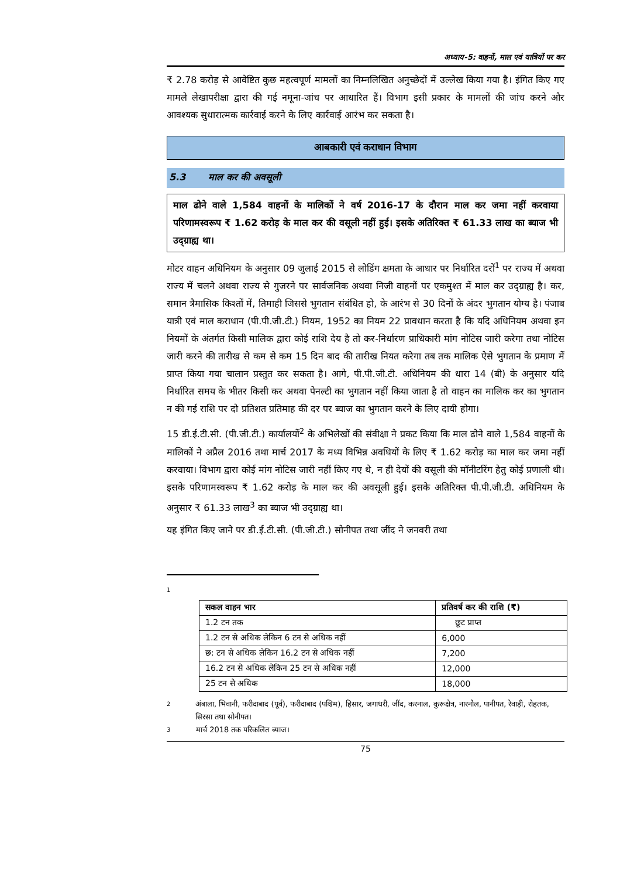अध्याय-5: वाहनों, माल एवं यात्रियों पर कर
₹ 2.78 करोड़ से आवेष्टित कुछ महत्वपूर्ण मामलों का निम्नलिखित अनुच्छेदों में उल्लेख किया गया है। इंगित किए गए मामले लेखापरीक्षा द्वारा की गई नमूना-जांच पर आधारित हैं। विभाग इसी प्रकार के मामलों की जांच करने और आवश्यक सुधारात्मक कार्रवाई करने के लिए कार्रवाई आरंभ कर सकता है।
आबकारी एवं कराधान विभाग
5.3 माल कर की अवसूली
माल ढोने वाले 1,584 वाहनों के मालिकों ने वर्ष 2016-17 के दौरान माल कर जमा नहीं करवाया परिणामस्वरूप ₹ 1.62 करोड़ के माल कर की वसूली नहीं हुई। इसके अतिरिक्त ₹ 61.33 लाख का ब्याज भी उद्ग्राह्य था।
मोटर वाहन अधिनियम के अनुसार 09 जुलाई 2015 से लोडिंग क्षमता के आधार पर निर्धारित दरों<sup>1</sup> पर राज्य में अथवा राज्य में चलने अथवा राज्य से गुजरने पर सार्वजनिक अथवा निजी वाहनों पर एकमुश्त में माल कर उद्ग्राह्य है। कर, समान त्रैमासिक किश्तों में, तिमाही जिससे भुगतान संबंधित हो, के आरंभ से 30 दिनों के अंदर भुगतान योग्य है। पंजाब यात्री एवं माल कराधान (पी.पी.जी.टी.) नियम, 1952 का नियम 22 प्रावधान करता है कि यदि अधिनियम अथवा इन नियमों के अंतर्गत किसी मालिक द्वारा कोई राशि देय है तो कर-निर्धारण प्राधिकारी मांग नोटिस जारी करेगा तथा नोटिस जारी करने की तारीख से कम से कम 15 दिन बाद की तारीख नियत करेगा तब तक मालिक ऐसे भुगतान के प्रमाण में प्राप्त किया गया चालान प्रस्तुत कर सकता है। आगे, पी.पी.जी.टी. अधिनियम की धारा 14 (बी) के अनुसार यदि निर्धारित समय के भीतर किसी कर अथवा पेनल्टी का भुगतान नहीं किया जाता है तो वाहन का मालिक कर का भुगतान न की गई राशि पर दो प्रतिशत प्रतिमाह की दर पर ब्याज का भुगतान करने के लिए दायी होगा।
15 डी.ई.टी.सी. (पी.जी.टी.) कार्यालयों<sup>2</sup> के अभिलेखों की संवीक्षा ने प्रकट किया कि माल ढोने वाले 1,584 वाहनों के मालिकों ने अप्रैल 2016 तथा मार्च 2017 के मध्य विभिन्न अवधियों के लिए ₹ 1.62 करोड़ का माल कर जमा नहीं करवाया। विभाग द्वारा कोई मांग नोटिस जारी नहीं किए गए थे, न ही देयों की वसूली की मॉनीटरिंग हेतु कोई प्रणाली थी। इसके परिणामस्वरूप ₹ 1.62 करोड़ के माल कर की अवसूली हुई। इसके अतिरिक्त पी.पी.जी.टी. अधिनियम के अनुसार ₹ 61.33 लाख<sup>3</sup> का ब्याज भी उद्ग्राह्य था।
यह इंगित किए जाने पर डी.ई.टी.सी. (पी.जी.टी.) सोनीपत तथा जींद ने जनवरी तथा
1
| सकल वाहन भार | प्रतिवर्ष कर की राशि (₹) |
| --- | --- |
| 1.2 टन तक | छूट प्राप्त |
| 1.2 टन से अधिक लेकिन 6 टन से अधिक नहीं | 6,000 |
| छ: टन से अधिक लेकिन 16.2 टन से अधिक नहीं | 7,200 |
| 16.2 टन से अधिक लेकिन 25 टन से अधिक नहीं | 12,000 |
| 25 टन से अधिक | 18,000 |
2 अंबाला, भिवानी, फरीदाबाद (पूर्व), फरीदाबाद (पश्चिम), हिसार, जगाधरी, जींद, करनाल, कुरूक्षेत्र, नारनौल, पानीपत, रेवाड़ी, रोहतक, सिरसा तथा सोनीपत।
3 मार्च 2018 तक परिकलित ब्याज।
75